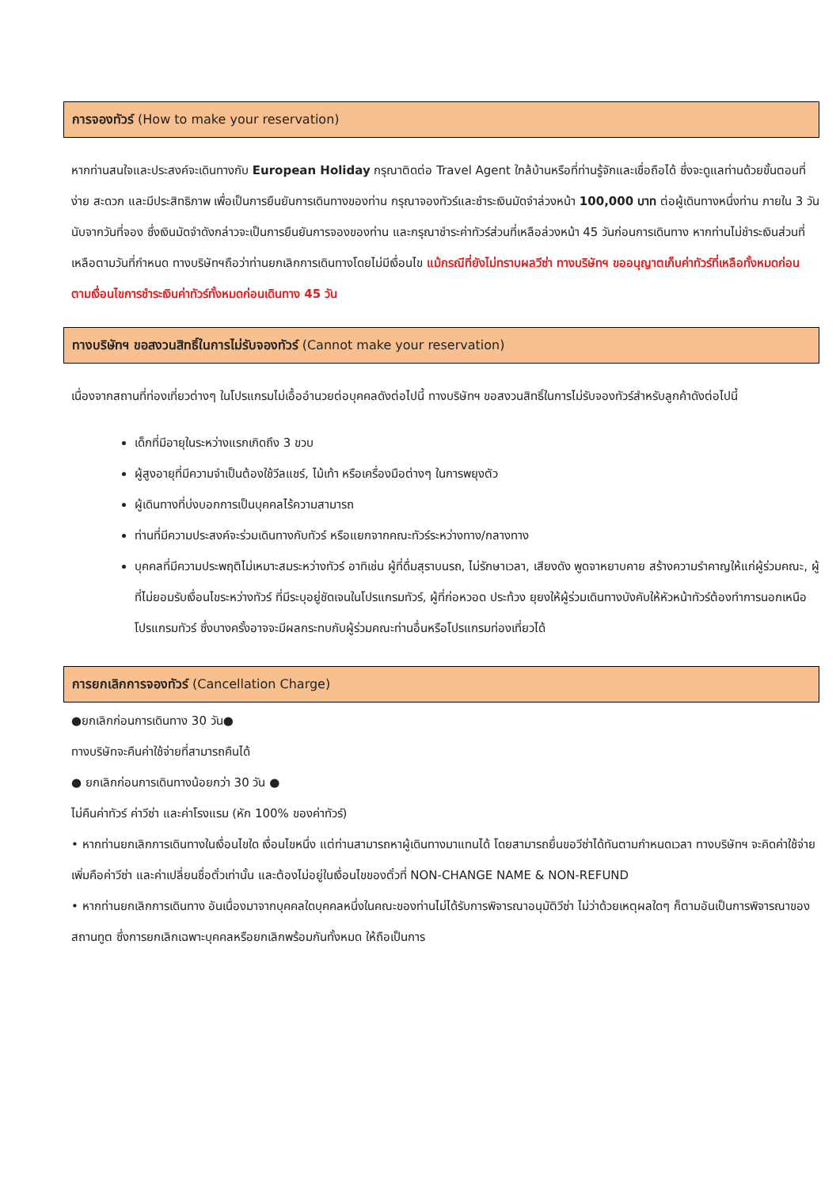การจองทัวร์ (How to make your reservation)
หากท่านสนใจและประสงค์จะเดินทางกับ European Holiday กรุณาติดต่อ Travel Agent ใกล้บ้านหรือที่ท่านรู้จักและเชื่อถือได้ ซึ่งจะดูแลท่านด้วยขั้นตอนที่ง่าย สะดวก และมีประสิทธิภาพ เพื่อเป็นการยืนยันการเดินทางของท่าน กรุณาจองทัวร์และชำระเงินมัดจำล่วงหน้า 100,000 บาท ต่อผู้เดินทางหนึ่งท่าน ภายใน 3 วันนับจากวันที่จอง ซึ่งเงินมัดจำดังกล่าวจะเป็นการยืนยันการจองของท่าน และกรุณาชำระค่าทัวร์ส่วนที่เหลือล่วงหน้า 45 วันก่อนการเดินทาง หากท่านไม่ชำระเงินส่วนที่เหลือตามวันที่กำหนด ทางบริษัทฯถือว่าท่านยกเลิกการเดินทางโดยไม่มีเงื่อนไข แม้กรณีที่ยังไม่ทราบผลวีซ่า ทางบริษัทฯ ขออนุญาตเก็บค่าทัวร์ที่เหลือทั้งหมดก่อน ตามเงื่อนไขการชำระเงินค่าทัวร์ทั้งหมดก่อนเดินทาง 45 วัน
ทางบริษัทฯ ขอสงวนสิทธิ์ในการไม่รับจองทัวร์ (Cannot make your reservation)
เนื่องจากสถานที่ท่องเที่ยวต่างๆ ในโปรแกรมไม่เอื้ออำนวยต่อบุคคลดังต่อไปนี้ ทางบริษัทฯ ขอสงวนสิทธิ์ในการไม่รับจองทัวร์สำหรับลูกค้าดังต่อไปนี้
เด็กที่มีอายุในระหว่างแรกเกิดถึง 3 ขวบ
ผู้สูงอายุที่มีความจำเป็นต้องใช้วีลแชร์, ไม้เท้า หรือเครื่องมือต่างๆ ในการพยุงตัว
ผู้เดินทางที่บ่งบอกการเป็นบุคคลไร้ความสามารถ
ท่านที่มีความประสงค์จะร่วมเดินทางกับทัวร์ หรือแยกจากคณะทัวร์ระหว่างทาง/กลางทาง
บุคคลที่มีความประพฤติไม่เหมาะสมระหว่างทัวร์ อาทิเช่น ผู้ที่ดื่มสุราบนรถ, ไม่รักษาเวลา, เสียงดัง พูดจาหยาบคาย สร้างความรำคาญให้แก่ผู้ร่วมคณะ, ผู้ที่ไม่ยอมรับเงื่อนไขระหว่างทัวร์ ที่มีระบุอยู่ชัดเจนในโปรแกรมทัวร์, ผู้ที่ก่อหวอด ประท้วง ยุยงให้ผู้ร่วมเดินทางบังคับให้หัวหน้าทัวร์ต้องทำการนอกเหนือโปรแกรมทัวร์ ซึ่งบางครั้งอาจจะมีผลกระทบกับผู้ร่วมคณะท่านอื่นหรือโปรแกรมท่องเที่ยวได้
การยกเลิกการจองทัวร์ (Cancellation Charge)
●ยกเลิกก่อนการเดินทาง 30 วัน●
ทางบริษัทจะคืนค่าใช้จ่ายที่สามารถคืนได้
● ยกเลิกก่อนการเดินทางน้อยกว่า 30 วัน ●
ไม่คืนค่าทัวร์ ค่าวีซ่า และค่าโรงแรม (หัก 100% ของค่าทัวร์)
• หากท่านยกเลิกการเดินทางในเงื่อนไขใด เงื่อนไขหนึ่ง แต่ท่านสามารถหาผู้เดินทางมาแทนได้ โดยสามารถยื่นขอวีซ่าได้ทันตามกำหนดเวลา ทางบริษัทฯ จะคิดค่าใช้จ่ายเพิ่มคือค่าวีซ่า และค่าเปลี่ยนชื่อตั๋วเท่านั้น และต้องไม่อยู่ในเงื่อนไขของตั๋วที่ NON-CHANGE NAME & NON-REFUND
• หากท่านยกเลิกการเดินทาง อันเนื่องมาจากบุคคลใดบุคคลหนึ่งในคณะของท่านไม่ได้รับการพิจารณาอนุมัติวีซ่า ไม่ว่าด้วยเหตุผลใดๆ ก็ตามอันเป็นการพิจารณาของสถานทูต ซึ่งการยกเลิกเฉพาะบุคคลหรือยกเลิกพร้อมกันทั้งหมด ให้ถือเป็นการ